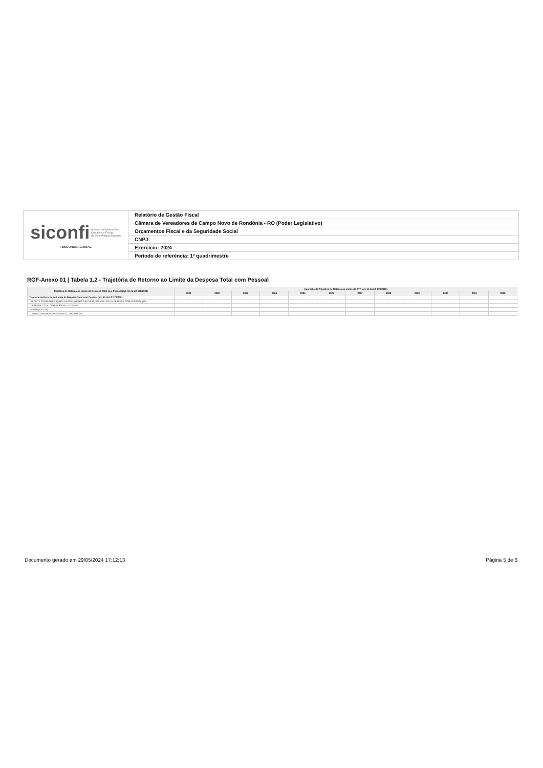| siconfi Sistema de Informações Contábeis e Fiscais do Setor Público Brasileiro TESOURONACIONAL | Relatório de Gestão Fiscal |
| | Câmara de Vereadores de Campo Novo de Rondônia - RO (Poder Legislativo) |
| | Orçamentos Fiscal e da Seguridade Social |
| | CNPJ: |
| | Exercício: 2024 |
| | Período de referência: 1º quadrimestre |
RGF-Anexo 01 | Tabela 1.2 - Trajetória de Retorno ao Limite da Despesa Total com Pessoal
| Trajetória de Retorno ao Limite da Despesa Total com Pessoal (art. 15 da LC 178/2021) | Apuração da Trajetória de Retorno ao Limite da DTP (art. 15 da LC 178/2021) | | | | | | | | | | | |
| --- | --- | --- | --- | --- | --- | --- | --- | --- | --- | --- | --- | --- |
| | 2021 | 2022 | 2023 | 2024 | 2025 | 2026 | 2027 | 2028 | 2029 | 2030 | 2031 | 2032 |
| Trajetória de Retorno ao Limite da Despesa Total com Pessoal (art. 15 da LC 178/2021) | - | - | - | - | - | - | - | - | - | - | - | - |
| RECEITA CORRENTE LÍQUIDA AJUSTADA PARA CÁLCULO DOS LIMITES DA DESPESA COM PESSOAL (VII) | | | | | | | | | | | | |
| DESPESA TOTAL COM PESSOAL - DTP (VIII) | | | | | | | | | | | | |
| % DTP (VIII / VII) | | | | | | | | | | | | |
| LIMITE CONFORME ART. 15 DA LC 178/2021 (%) | | | | | | | | | | | | |
Documento gerado em 29/05/2024 17:12:13 Página 5 de 6